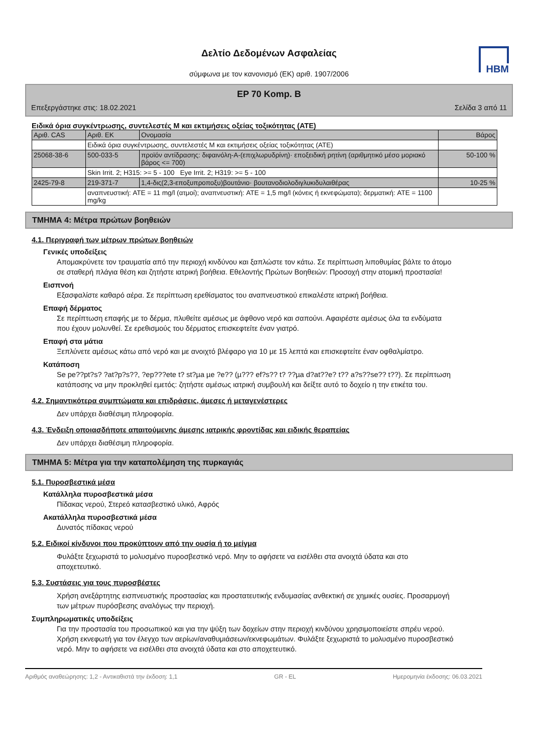HBM
Δελτίο Δεδομένων Ασφαλείας
σύμφωνα με τον κανονισμό (ΕΚ) αριθ. 1907/2006
EP 70 Komp. B
Επεξεργάστηκε στις: 18.02.2021 Σελίδα 3 από 11
Ειδικά όρια συγκέντρωσης, συντελεστές M και εκτιμήσεις οξείας τοξικότητας (ATE)
| Αριθ. CAS | Αριθ. ΕΚ | Ονομασία | Βάρος |
| --- | --- | --- | --- |
| | Ειδικά όρια συγκέντρωσης, συντελεστές M και εκτιμήσεις οξείας τοξικότητας (ATE) | | |
| 25068-38-6 | 500-033-5 | προϊόν αντίδρασης: διφαινόλη-Α-(επιχλωρυδρίνη)· εποξειδική ρητίνη (αριθμητικό μέσο μοριακό βάρος <= 700) | 50-100 % |
| | Skin Irrit. 2; H315: >= 5 - 100 Eye Irrit. 2; H319: >= 5 - 100 | | |
| 2425-79-8 | 219-371-7 | 1,4-δις(2,3-εποξυπροποξυ)βουτάνιο· βουτανοδιολοδιγλυκιδυλαιθέρας | 10-25 % |
| | αναπνευστική: ATE = 11 mg/l (ατμοί); αναπνευστική: ATE = 1,5 mg/l (κόνεις ή εκνεφώματα); δερματική: ATE = 1100 mg/kg | | |
ΤΜΗΜΑ 4: Μέτρα πρώτων βοηθειών
4.1. Περιγραφή των μέτρων πρώτων βοηθειών
Γενικές υποδείξεις
Απομακρύνετε τον τραυματία από την περιοχή κινδύνου και ξαπλώστε τον κάτω. Σε περίπτωση λιποθυμίας βάλτε το άτομο σε σταθερή πλάγια θέση και ζητήστε ιατρική βοήθεια. Εθελοντής Πρώτων Βοηθειών: Προσοχή στην ατομική προστασία!
Εισπνοή
Εξασφαλίστε καθαρό αέρα. Σε περίπτωση ερεθίσματος του αναπνευστικού επικαλέστε ιατρική βοήθεια.
Επαφή δέρματος
Σε περίπτωση επαφής με το δέρμα, πλυθείτε αμέσως με άφθονο νερό και σαπούνι. Αφαιρέστε αμέσως όλα τα ενδύματα που έχουν μολυνθεί. Σε ερεθισμούς του δέρματος επισκεφτείτε έναν γιατρό.
Επαφή στα μάτια
Ξεπλύνετε αμέσως κάτω από νερό και με ανοιχτό βλέφαρο για 10 με 15 λεπτά και επισκεφτείτε έναν οφθαλμίατρο.
Κατάποση
Se pe??pt?s? ?at?p?s??, ?ep???ete t? st?µa µe ?e?? (µ??? ef?s?? t? ??µa d?at??e? t?? a?s??se?? t??). Σε περίπτωση κατάποσης να μην προκληθεί εμετός: ζητήστε αμέσως ιατρική συμβουλή και δείξτε αυτό το δοχείο η την ετικέτα του.
4.2. Σημαντικότερα συμπτώματα και επιδράσεις, άμεσες ή μεταγενέστερες
Δεν υπάρχει διαθέσιμη πληροφορία.
4.3. Ένδειξη οποιασδήποτε απαιτούμενης άμεσης ιατρικής φροντίδας και ειδικής θεραπείας
Δεν υπάρχει διαθέσιμη πληροφορία.
ΤΜΗΜΑ 5: Μέτρα για την καταπολέμηση της πυρκαγιάς
5.1. Πυροσβεστικά μέσα
Κατάλληλα πυροσβεστικά μέσα
Πίδακας νερού, Στερεό κατασβεστικό υλικό, Αφρός
Ακατάλληλα πυροσβεστικά μέσα
Δυνατός πίδακας νερού
5.2. Ειδικοί κίνδυνοι που προκύπτουν από την ουσία ή το μείγμα
Φυλάξτε ξεχωριστά το μολυσμένο πυροσβεστικό νερό. Μην το αφήσετε να εισέλθει στα ανοιχτά ύδατα και στο αποχετευτικό.
5.3. Συστάσεις για τους πυροσβέστες
Χρήση ανεξάρτητης εισπνευστικής προστασίας και προστατευτικής ενδυμασίας ανθεκτική σε χημικές ουσίες. Προσαρμογή των μέτρων πυρόσβεσης αναλόγως την περιοχή.
Συμπληρωματικές υποδείξεις
Για την προστασία του προσωπικού και για την ψύξη των δοχείων στην περιοχή κινδύνου χρησιμοποιείστε σπρέυ νερού. Χρήση εκνεφωτή για τον έλεγχο των αερίων/αναθυμιάσεων/εκνεφωμάτων. Φυλάξτε ξεχωριστά το μολυσμένο πυροσβεστικό νερό. Μην το αφήσετε να εισέλθει στα ανοιχτά ύδατα και στο αποχετευτικό.
Αριθμός αναθεώρησης: 1,2 - Αντικαθιστά την έκδοση: 1,1 GR - EL Ημερομηνία έκδοσης: 06.03.2021